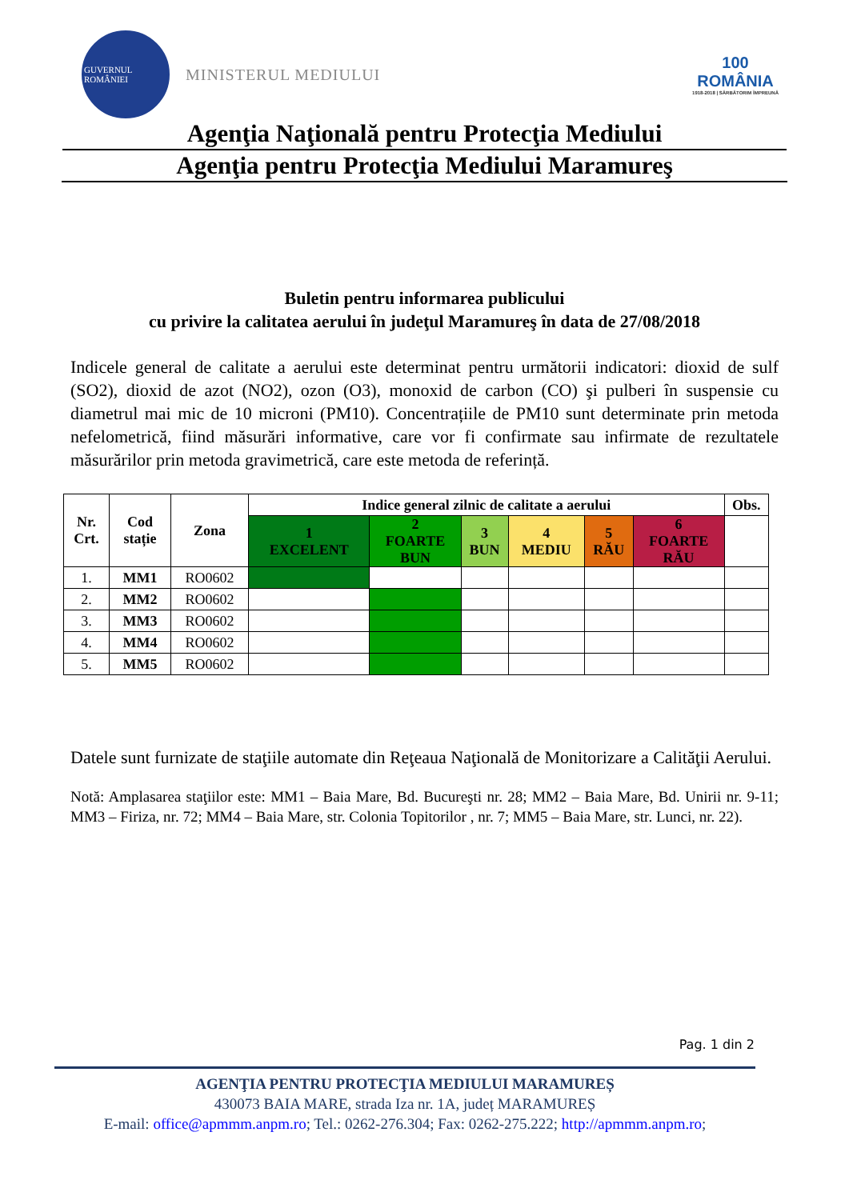GUVERNUL ROMÂNIEI
MINISTERUL MEDIULUI
100
ROMÂNIA
1918-2018 | SĂRBĂTORIM ÎMPREUNĂ
Agenţia Naţională pentru Protecţia Mediului
Agenţia pentru Protecţia Mediului Maramureş
Buletin pentru informarea publicului
cu privire la calitatea aerului în judeţul Maramureş în data de 27/08/2018
Indicele general de calitate a aerului este determinat pentru următorii indicatori: dioxid de sulf (SO2), dioxid de azot (NO2), ozon (O3), monoxid de carbon (CO) şi pulberi în suspensie cu diametrul mai mic de 10 microni (PM10). Concentrațiile de PM10 sunt determinate prin metoda nefelometrică, fiind măsurări informative, care vor fi confirmate sau infirmate de rezultatele măsurărilor prin metoda gravimetrică, care este metoda de referință.
| Nr. Crt. | Cod stație | Zona | Indice general zilnic de calitate a aerului | | | | | | Obs. |
| --- | --- | --- | --- | --- | --- | --- | --- | --- | --- |
| | | | 1 EXCELENT | 2 FOARTE BUN | 3 BUN | 4 MEDIU | 5 RĂU | 6 FOARTE RĂU | |
| 1. | MM1 | RO0602 | | | | | | | |
| 2. | MM2 | RO0602 | | | | | | | |
| 3. | MM3 | RO0602 | | | | | | | |
| 4. | MM4 | RO0602 | | | | | | | |
| 5. | MM5 | RO0602 | | | | | | | |
Datele sunt furnizate de staţiile automate din Reţeaua Naţională de Monitorizare a Calităţii Aerului.
Notă: Amplasarea staţiilor este: MM1 – Baia Mare, Bd. Bucureşti nr. 28; MM2 – Baia Mare, Bd. Unirii nr. 9-11; MM3 – Firiza, nr. 72; MM4 – Baia Mare, str. Colonia Topitorilor , nr. 7; MM5 – Baia Mare, str. Lunci, nr. 22).
Pag. 1 din 2
AGENŢIA PENTRU PROTECŢIA MEDIULUI MARAMUREȘ
430073 BAIA MARE, strada Iza nr. 1A, județ MARAMUREȘ
E-mail: office@apmmm.anpm.ro; Tel.: 0262-276.304; Fax: 0262-275.222; http://apmmm.anpm.ro;